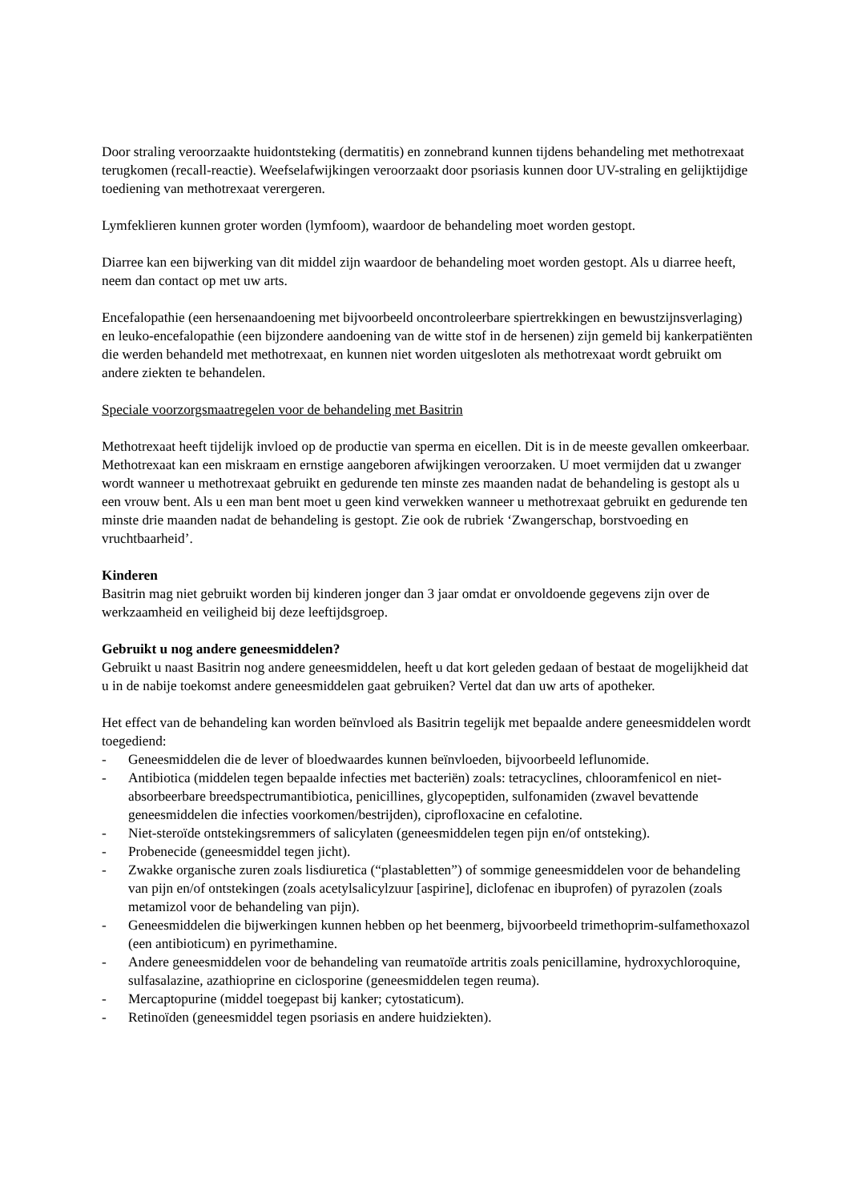Door straling veroorzaakte huidontsteking (dermatitis) en zonnebrand kunnen tijdens behandeling met methotrexaat terugkomen (recall-reactie). Weefselafwijkingen veroorzaakt door psoriasis kunnen door UV-straling en gelijktijdige toediening van methotrexaat verergeren.
Lymfeklieren kunnen groter worden (lymfoom), waardoor de behandeling moet worden gestopt.
Diarree kan een bijwerking van dit middel zijn waardoor de behandeling moet worden gestopt. Als u diarree heeft, neem dan contact op met uw arts.
Encefalopathie (een hersenaandoening met bijvoorbeeld oncontroleerbare spiertrekkingen en bewustzijnsverlaging) en leuko-encefalopathie (een bijzondere aandoening van de witte stof in de hersenen) zijn gemeld bij kankerpatiënten die werden behandeld met methotrexaat, en kunnen niet worden uitgesloten als methotrexaat wordt gebruikt om andere ziekten te behandelen.
Speciale voorzorgsmaatregelen voor de behandeling met Basitrin
Methotrexaat heeft tijdelijk invloed op de productie van sperma en eicellen. Dit is in de meeste gevallen omkeerbaar. Methotrexaat kan een miskraam en ernstige aangeboren afwijkingen veroorzaken. U moet vermijden dat u zwanger wordt wanneer u methotrexaat gebruikt en gedurende ten minste zes maanden nadat de behandeling is gestopt als u een vrouw bent. Als u een man bent moet u geen kind verwekken wanneer u methotrexaat gebruikt en gedurende ten minste drie maanden nadat de behandeling is gestopt. Zie ook de rubriek ‘Zwangerschap, borstvoeding en vruchtbaarheid’.
Kinderen
Basitrin mag niet gebruikt worden bij kinderen jonger dan 3 jaar omdat er onvoldoende gegevens zijn over de werkzaamheid en veiligheid bij deze leeftijdsgroep.
Gebruikt u nog andere geneesmiddelen?
Gebruikt u naast Basitrin nog andere geneesmiddelen, heeft u dat kort geleden gedaan of bestaat de mogelijkheid dat u in de nabije toekomst andere geneesmiddelen gaat gebruiken? Vertel dat dan uw arts of apotheker.
Het effect van de behandeling kan worden beïnvloed als Basitrin tegelijk met bepaalde andere geneesmiddelen wordt toegediend:
- Geneesmiddelen die de lever of bloedwaardes kunnen beïnvloeden, bijvoorbeeld leflunomide.
- Antibiotica (middelen tegen bepaalde infecties met bacteriën) zoals: tetracyclines, chlooramfenicol en niet-absorbeerbare breedspectrumantibiotica, penicillines, glycopeptiden, sulfonamiden (zwavel bevattende geneesmiddelen die infecties voorkomen/bestrijden), ciprofloxacine en cefalotine.
- Niet-steroïde ontstekingsremmers of salicylaten (geneesmiddelen tegen pijn en/of ontsteking).
- Probenecide (geneesmiddel tegen jicht).
- Zwakke organische zuren zoals lisdiuretica (“plastabletten”) of sommige geneesmiddelen voor de behandeling van pijn en/of ontstekingen (zoals acetylsalicylzuur [aspirine], diclofenac en ibuprofen) of pyrazolen (zoals metamizol voor de behandeling van pijn).
- Geneesmiddelen die bijwerkingen kunnen hebben op het beenmerg, bijvoorbeeld trimethoprim-sulfamethoxazol (een antibioticum) en pyrimethamine.
- Andere geneesmiddelen voor de behandeling van reumatoïde artritis zoals penicillamine, hydroxychloroquine, sulfasalazine, azathioprine en ciclosporine (geneesmiddelen tegen reuma).
- Mercaptopurine (middel toegepast bij kanker; cytostaticum).
- Retinoïden (geneesmiddel tegen psoriasis en andere huidziekten).